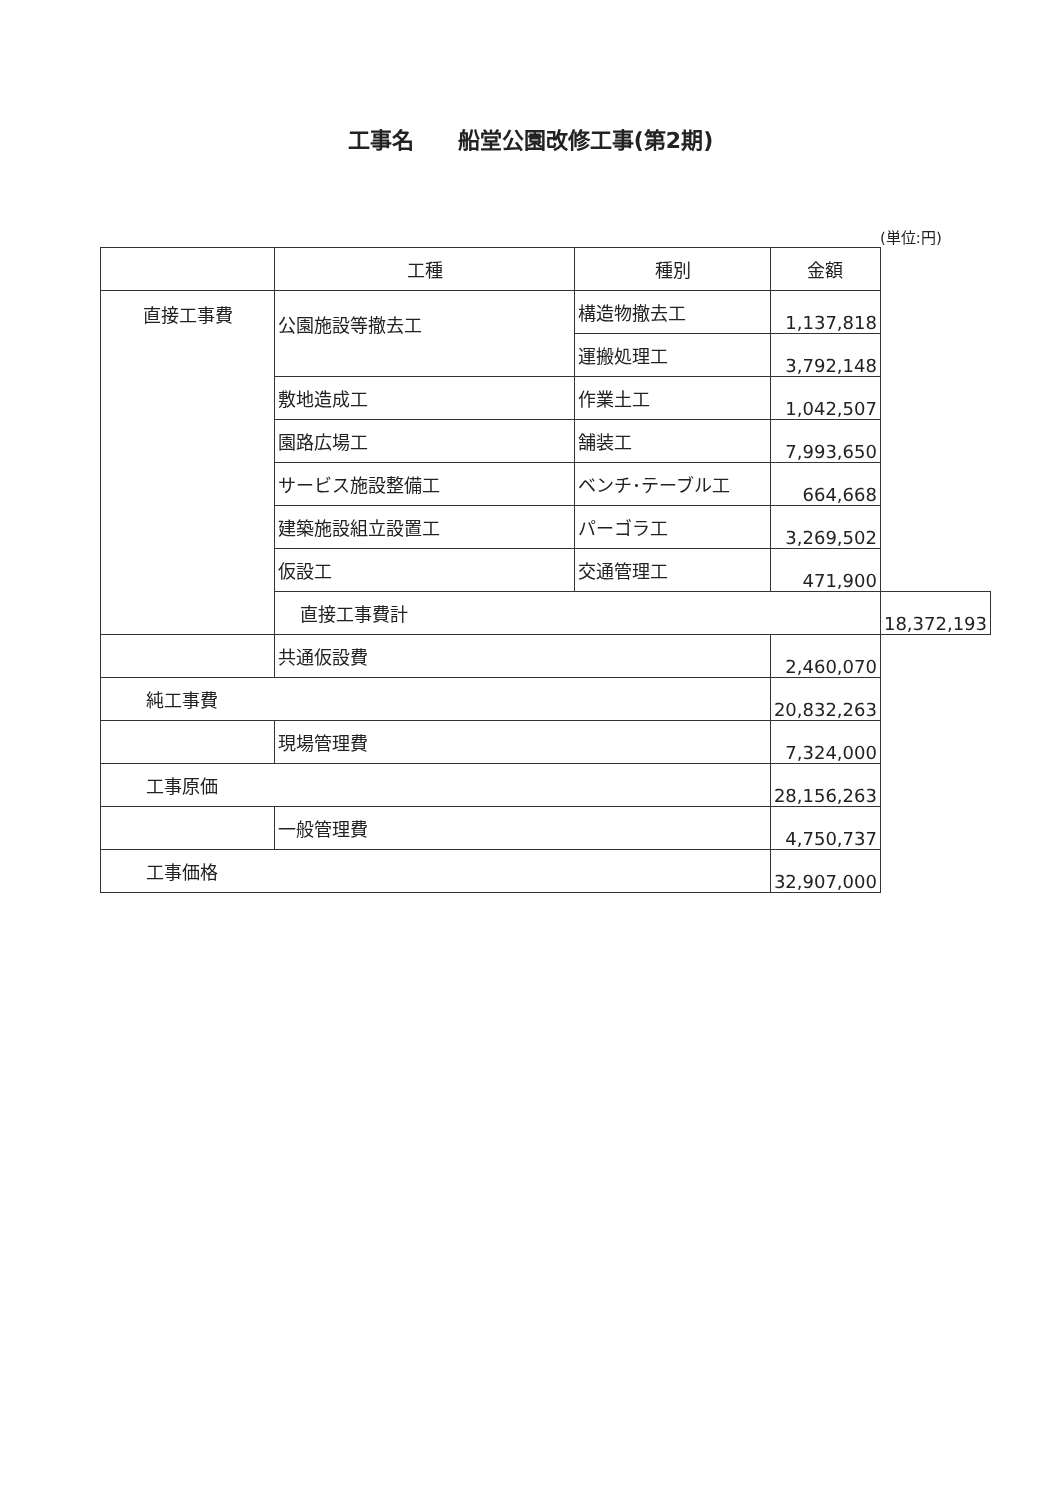工事名　　船堂公園改修工事(第2期)
(単位:円)
| | 工種 | 種別 | 金額 | |
| --- | --- | --- | --- | --- |
| 直接工事費 | 公園施設等撤去工 | 構造物撤去工 | 1,137,818 | |
| | | 運搬処理工 | 3,792,148 | |
| | 敷地造成工 | 作業土工 | 1,042,507 | |
| | 園路広場工 | 舗装工 | 7,993,650 | |
| | サービス施設整備工 | ベンチ･テーブル工 | 664,668 | |
| | 建築施設組立設置工 | パーゴラ工 | 3,269,502 | |
| | 仮設工 | 交通管理工 | 471,900 | |
| | 直接工事費計 | | | 18,372,193 |
| | 共通仮設費 | | 2,460,070 | |
| 純工事費 | | | 20,832,263 | |
| | 現場管理費 | | 7,324,000 | |
| 工事原価 | | | 28,156,263 | |
| | 一般管理費 | | 4,750,737 | |
| 工事価格 | | | 32,907,000 | |